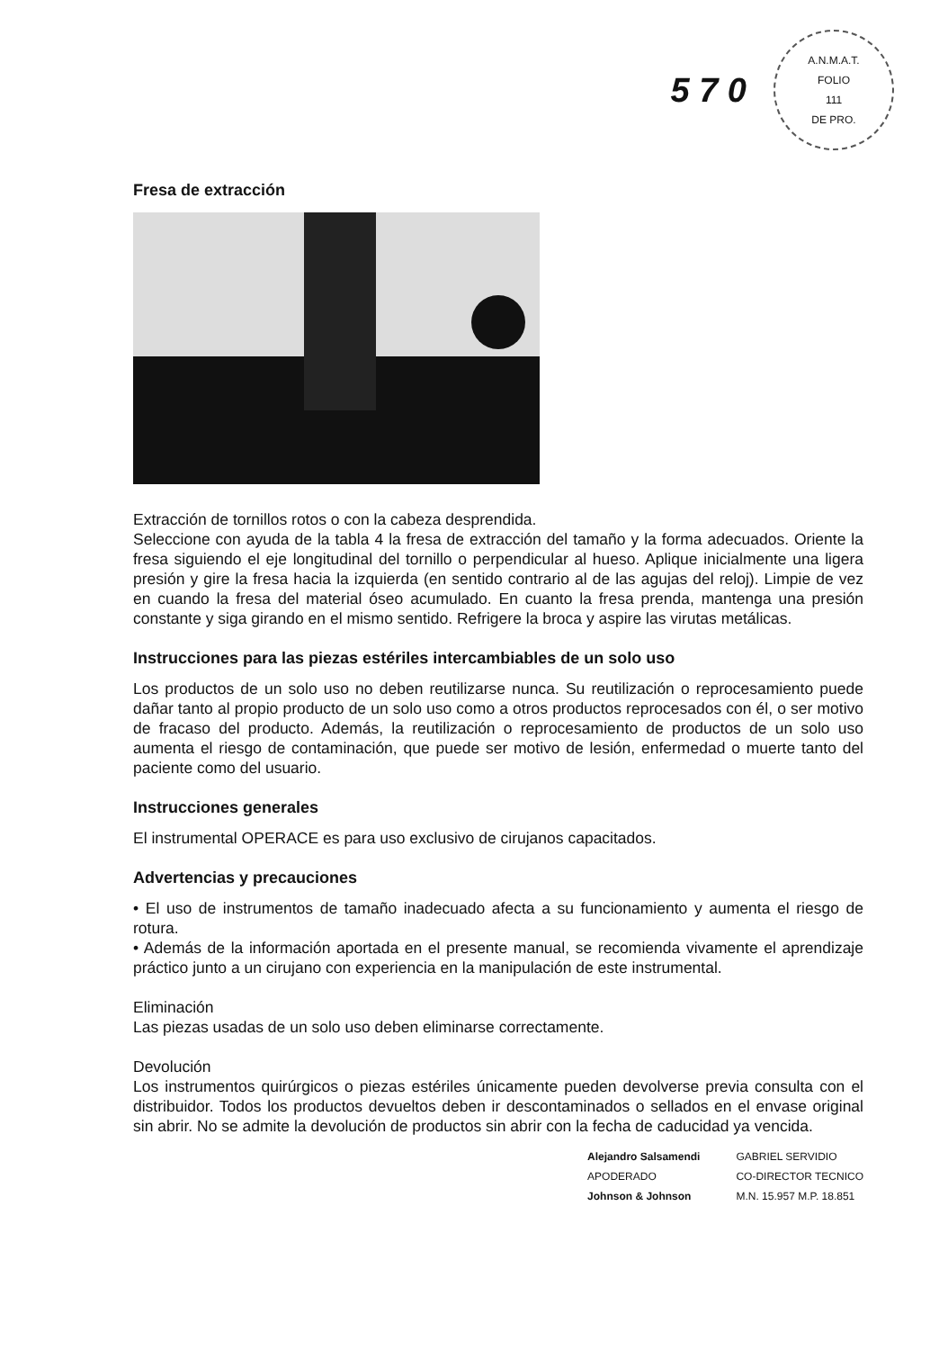5 7 0
A.N.M.A.T.
FOLIO
111
DE PRO.
Fresa de extracción
Extracción de tornillos rotos o con la cabeza desprendida.
Seleccione con ayuda de la tabla 4 la fresa de extracción del tamaño y la forma adecuados. Oriente la fresa siguiendo el eje longitudinal del tornillo o perpendicular al hueso. Aplique inicialmente una ligera presión y gire la fresa hacia la izquierda (en sentido contrario al de las agujas del reloj). Limpie de vez en cuando la fresa del material óseo acumulado. En cuanto la fresa prenda, mantenga una presión constante y siga girando en el mismo sentido. Refrigere la broca y aspire las virutas metálicas.
Instrucciones para las piezas estériles intercambiables de un solo uso
Los productos de un solo uso no deben reutilizarse nunca. Su reutilización o reprocesamiento puede dañar tanto al propio producto de un solo uso como a otros productos reprocesados con él, o ser motivo de fracaso del producto. Además, la reutilización o reprocesamiento de productos de un solo uso aumenta el riesgo de contaminación, que puede ser motivo de lesión, enfermedad o muerte tanto del paciente como del usuario.
Instrucciones generales
El instrumental OPERACE es para uso exclusivo de cirujanos capacitados.
Advertencias y precauciones
• El uso de instrumentos de tamaño inadecuado afecta a su funcionamiento y aumenta el riesgo de rotura.
• Además de la información aportada en el presente manual, se recomienda vivamente el aprendizaje práctico junto a un cirujano con experiencia en la manipulación de este instrumental.
Eliminación
Las piezas usadas de un solo uso deben eliminarse correctamente.
Devolución
Los instrumentos quirúrgicos o piezas estériles únicamente pueden devolverse previa consulta con el distribuidor. Todos los productos devueltos deben ir descontaminados o sellados en el envase original sin abrir. No se admite la devolución de productos sin abrir con la fecha de caducidad ya vencida.
Alejandro Salsamendi
APODERADO
Johnson & Johnson
GABRIEL SERVIDIO
CO-DIRECTOR TECNICO
M.N. 15.957 M.P. 18.851